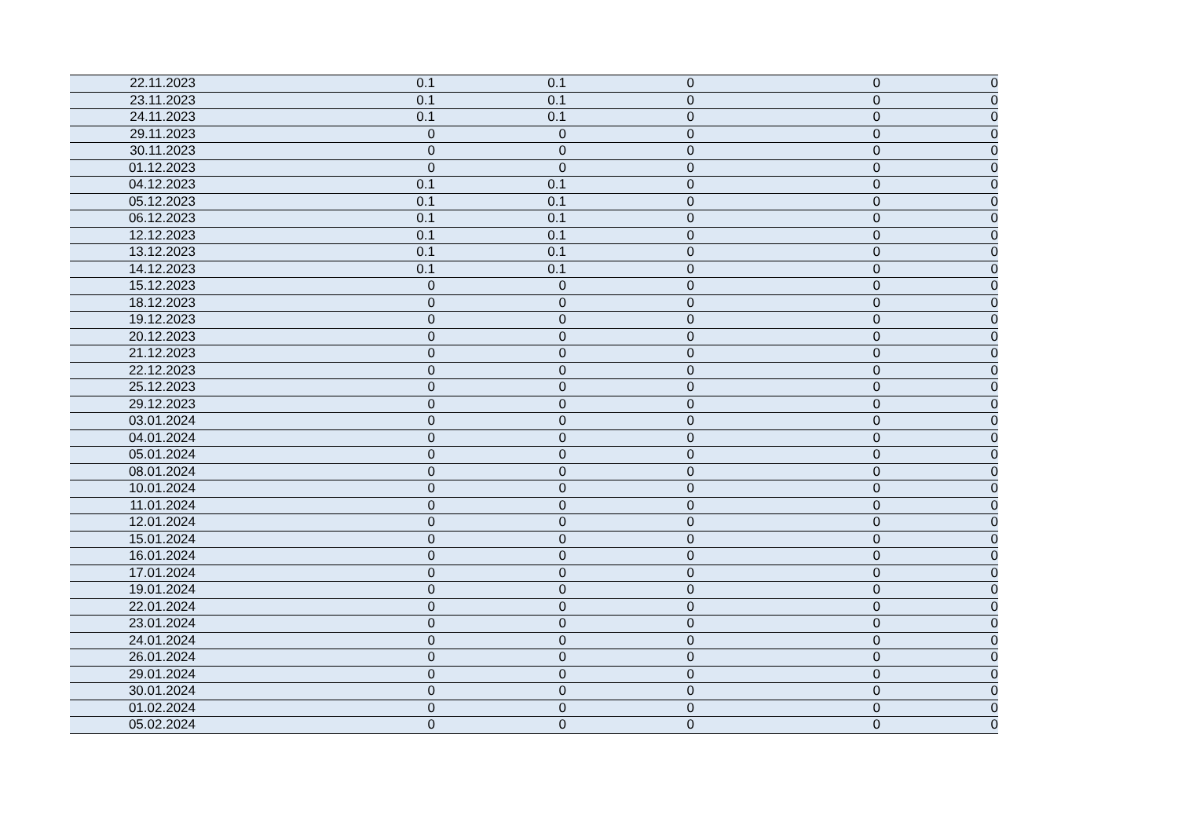| 22.11.2023 | 0.1 | 0.1 | 0 | 0 | 0 |
| 23.11.2023 | 0.1 | 0.1 | 0 | 0 | 0 |
| 24.11.2023 | 0.1 | 0.1 | 0 | 0 | 0 |
| 29.11.2023 | 0 | 0 | 0 | 0 | 0 |
| 30.11.2023 | 0 | 0 | 0 | 0 | 0 |
| 01.12.2023 | 0 | 0 | 0 | 0 | 0 |
| 04.12.2023 | 0.1 | 0.1 | 0 | 0 | 0 |
| 05.12.2023 | 0.1 | 0.1 | 0 | 0 | 0 |
| 06.12.2023 | 0.1 | 0.1 | 0 | 0 | 0 |
| 12.12.2023 | 0.1 | 0.1 | 0 | 0 | 0 |
| 13.12.2023 | 0.1 | 0.1 | 0 | 0 | 0 |
| 14.12.2023 | 0.1 | 0.1 | 0 | 0 | 0 |
| 15.12.2023 | 0 | 0 | 0 | 0 | 0 |
| 18.12.2023 | 0 | 0 | 0 | 0 | 0 |
| 19.12.2023 | 0 | 0 | 0 | 0 | 0 |
| 20.12.2023 | 0 | 0 | 0 | 0 | 0 |
| 21.12.2023 | 0 | 0 | 0 | 0 | 0 |
| 22.12.2023 | 0 | 0 | 0 | 0 | 0 |
| 25.12.2023 | 0 | 0 | 0 | 0 | 0 |
| 29.12.2023 | 0 | 0 | 0 | 0 | 0 |
| 03.01.2024 | 0 | 0 | 0 | 0 | 0 |
| 04.01.2024 | 0 | 0 | 0 | 0 | 0 |
| 05.01.2024 | 0 | 0 | 0 | 0 | 0 |
| 08.01.2024 | 0 | 0 | 0 | 0 | 0 |
| 10.01.2024 | 0 | 0 | 0 | 0 | 0 |
| 11.01.2024 | 0 | 0 | 0 | 0 | 0 |
| 12.01.2024 | 0 | 0 | 0 | 0 | 0 |
| 15.01.2024 | 0 | 0 | 0 | 0 | 0 |
| 16.01.2024 | 0 | 0 | 0 | 0 | 0 |
| 17.01.2024 | 0 | 0 | 0 | 0 | 0 |
| 19.01.2024 | 0 | 0 | 0 | 0 | 0 |
| 22.01.2024 | 0 | 0 | 0 | 0 | 0 |
| 23.01.2024 | 0 | 0 | 0 | 0 | 0 |
| 24.01.2024 | 0 | 0 | 0 | 0 | 0 |
| 26.01.2024 | 0 | 0 | 0 | 0 | 0 |
| 29.01.2024 | 0 | 0 | 0 | 0 | 0 |
| 30.01.2024 | 0 | 0 | 0 | 0 | 0 |
| 01.02.2024 | 0 | 0 | 0 | 0 | 0 |
| 05.02.2024 | 0 | 0 | 0 | 0 | 0 |